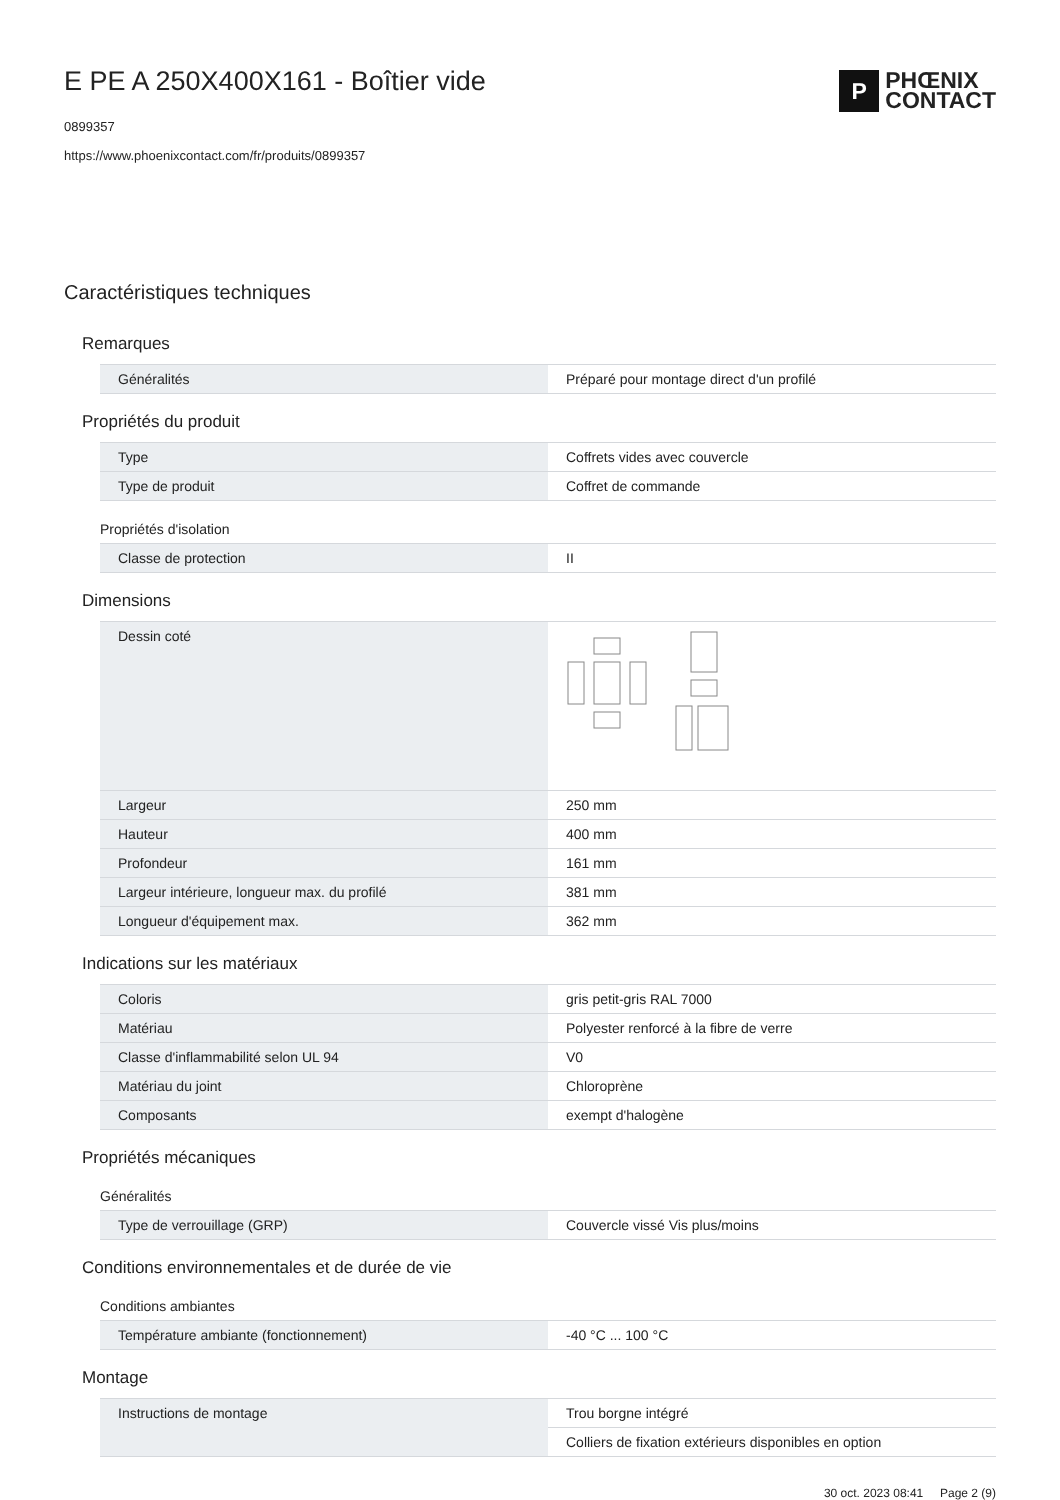P
PHŒNIX
CONTACT
E PE A 250X400X161 - Boîtier vide
0899357
https://www.phoenixcontact.com/fr/produits/0899357
Caractéristiques techniques
Remarques
| Généralités | Préparé pour montage direct d'un profilé |
Propriétés du produit
| Type | Coffrets vides avec couvercle |
| Type de produit | Coffret de commande |
Propriétés d'isolation
| Classe de protection | II |
Dimensions
| Dessin coté | |
| Largeur | 250 mm |
| Hauteur | 400 mm |
| Profondeur | 161 mm |
| Largeur intérieure, longueur max. du profilé | 381 mm |
| Longueur d'équipement max. | 362 mm |
Indications sur les matériaux
| Coloris | gris petit-gris RAL 7000 |
| Matériau | Polyester renforcé à la fibre de verre |
| Classe d'inflammabilité selon UL 94 | V0 |
| Matériau du joint | Chloroprène |
| Composants | exempt d'halogène |
Propriétés mécaniques
Généralités
| Type de verrouillage (GRP) | Couvercle vissé Vis plus/moins |
Conditions environnementales et de durée de vie
Conditions ambiantes
| Température ambiante (fonctionnement) | -40 °C ... 100 °C |
Montage
| Instructions de montage | Trou borgne intégré |
| | Colliers de fixation extérieurs disponibles en option |
30 oct. 2023 08:41 Page 2 (9)